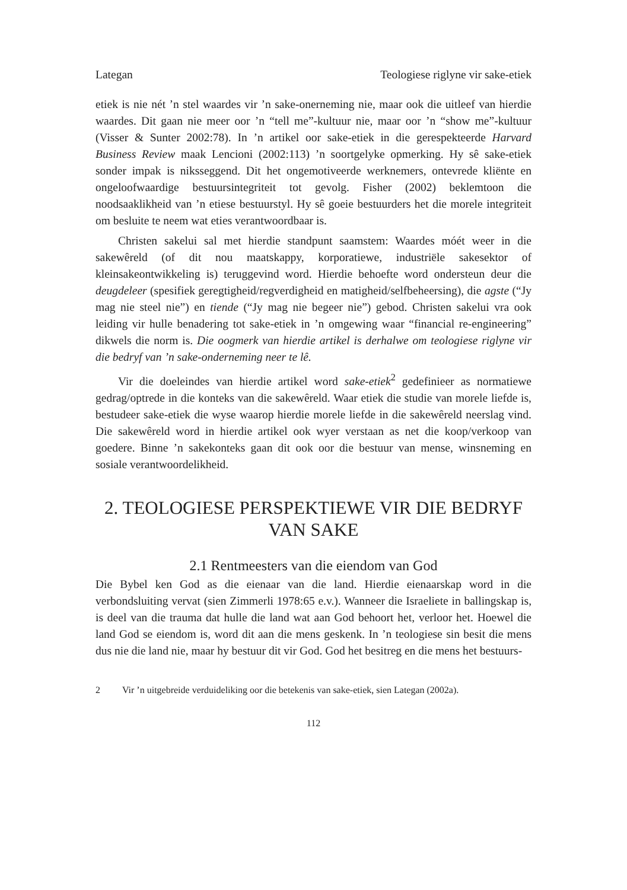Lategan Teologiese riglyne vir sake-etiek
etiek is nie nét ’n stel waardes vir ’n sake-onerneming nie, maar ook die uitleef van hierdie waardes. Dit gaan nie meer oor ’n “tell me”-kultuur nie, maar oor ’n “show me”-kultuur (Visser & Sunter 2002:78). In ’n artikel oor sake-etiek in die gerespekteerde Harvard Business Review maak Lencioni (2002:113) ’n soortgelyke opmerking. Hy sê sake-etiek sonder impak is niksseggend. Dit het ongemotiveerde werknemers, ontevrede kliënte en ongeloofwaardige bestuursintegriteit tot gevolg. Fisher (2002) beklemtoon die noodsaaklikheid van ’n etiese bestuurstyl. Hy sê goeie bestuurders het die morele integriteit om besluite te neem wat eties verantwoordbaar is.
Christen sakelui sal met hierdie standpunt saamstem: Waardes móét weer in die sakewêreld (of dit nou maatskappy, korporatiewe, industriële sakesektor of kleinsakeontwikkeling is) teruggevind word. Hierdie behoefte word ondersteun deur die deugdeleer (spesifiek geregtigheid/regverdigheid en matigheid/selfbeheersing), die agste (“Jy mag nie steel nie”) en tiende (“Jy mag nie begeer nie”) gebod. Christen sakelui vra ook leiding vir hulle benadering tot sake-etiek in ’n omgewing waar “financial re-engineering” dikwels die norm is. Die oogmerk van hierdie artikel is derhalwe om teologiese riglyne vir die bedryf van ’n sake-onderneming neer te lê.
Vir die doeleindes van hierdie artikel word sake-etiek<sup>2</sup> gedefinieer as normatiewe gedrag/optrede in die konteks van die sakewêreld. Waar etiek die studie van morele liefde is, bestudeer sake-etiek die wyse waarop hierdie morele liefde in die sakewêreld neerslag vind. Die sakewêreld word in hierdie artikel ook wyer verstaan as net die koop/verkoop van goedere. Binne ’n sakekonteks gaan dit ook oor die bestuur van mense, winsneming en sosiale verantwoordelikheid.
2. TEOLOGIESE PERSPEKTIEWE VIR DIE BEDRYF VAN SAKE
2.1 Rentmeesters van die eiendom van God
Die Bybel ken God as die eienaar van die land. Hierdie eienaarskap word in die verbondsluiting vervat (sien Zimmerli 1978:65 e.v.). Wanneer die Israeliete in ballingskap is, is deel van die trauma dat hulle die land wat aan God behoort het, verloor het. Hoewel die land God se eiendom is, word dit aan die mens geskenk. In ’n teologiese sin besit die mens dus nie die land nie, maar hy bestuur dit vir God. God het besitreg en die mens het bestuurs-
2 Vir ’n uitgebreide verduideliking oor die betekenis van sake-etiek, sien Lategan (2002a).
112